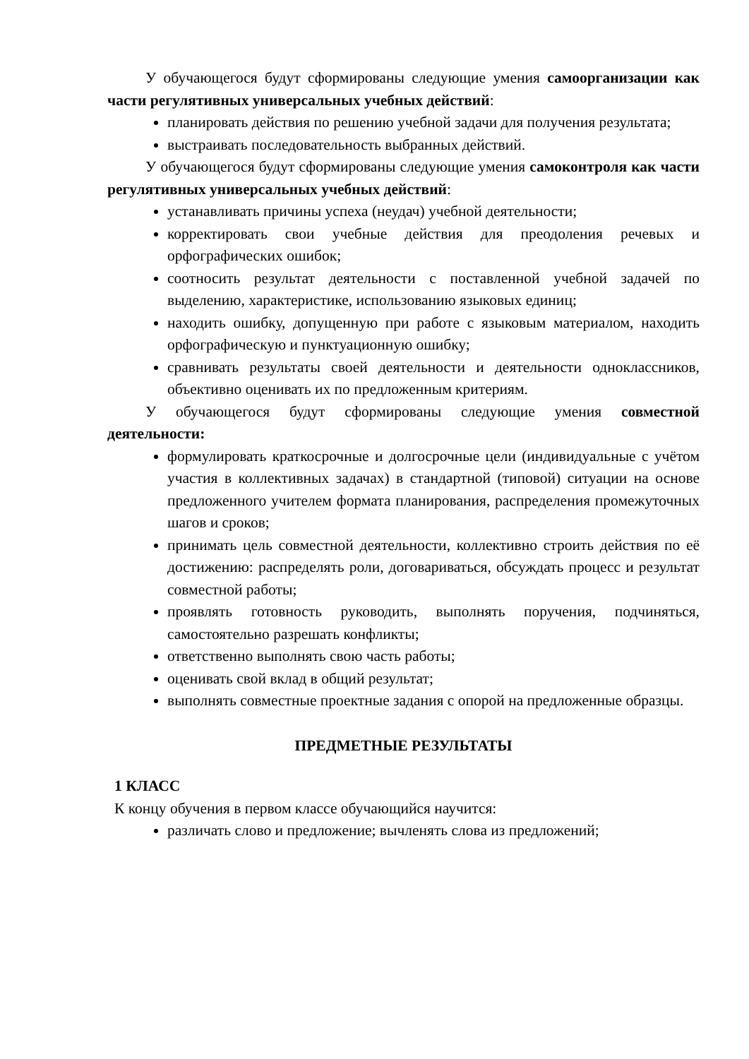У обучающегося будут сформированы следующие умения самоорганизации как части регулятивных универсальных учебных действий:
планировать действия по решению учебной задачи для получения результата;
выстраивать последовательность выбранных действий.
У обучающегося будут сформированы следующие умения самоконтроля как части регулятивных универсальных учебных действий:
устанавливать причины успеха (неудач) учебной деятельности;
корректировать свои учебные действия для преодоления речевых и орфографических ошибок;
соотносить результат деятельности с поставленной учебной задачей по выделению, характеристике, использованию языковых единиц;
находить ошибку, допущенную при работе с языковым материалом, находить орфографическую и пунктуационную ошибку;
сравнивать результаты своей деятельности и деятельности одноклассников, объективно оценивать их по предложенным критериям.
У обучающегося будут сформированы следующие умения совместной деятельности:
формулировать краткосрочные и долгосрочные цели (индивидуальные с учётом участия в коллективных задачах) в стандартной (типовой) ситуации на основе предложенного учителем формата планирования, распределения промежуточных шагов и сроков;
принимать цель совместной деятельности, коллективно строить действия по её достижению: распределять роли, договариваться, обсуждать процесс и результат совместной работы;
проявлять готовность руководить, выполнять поручения, подчиняться, самостоятельно разрешать конфликты;
ответственно выполнять свою часть работы;
оценивать свой вклад в общий результат;
выполнять совместные проектные задания с опорой на предложенные образцы.
ПРЕДМЕТНЫЕ РЕЗУЛЬТАТЫ
1 КЛАСС
К концу обучения в первом классе обучающийся научится:
различать слово и предложение; вычленять слова из предложений;